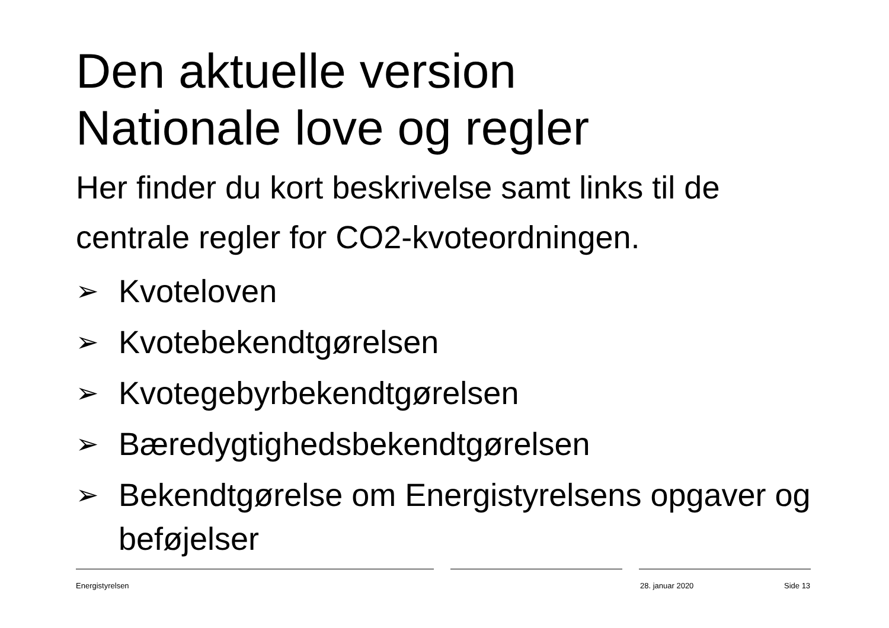Den aktuelle version
Nationale love og regler
Her finder du kort beskrivelse samt links til de centrale regler for CO2-kvoteordningen.
➢ Kvoteloven
➢ Kvotebekendtgørelsen
➢ Kvotegebyrbekendtgørelsen
➢ Bæredygtighedsbekendtgørelsen
➢ Bekendtgørelse om Energistyrelsens opgaver og beføjelser
Energistyrelsen 28. januar 2020 Side 13